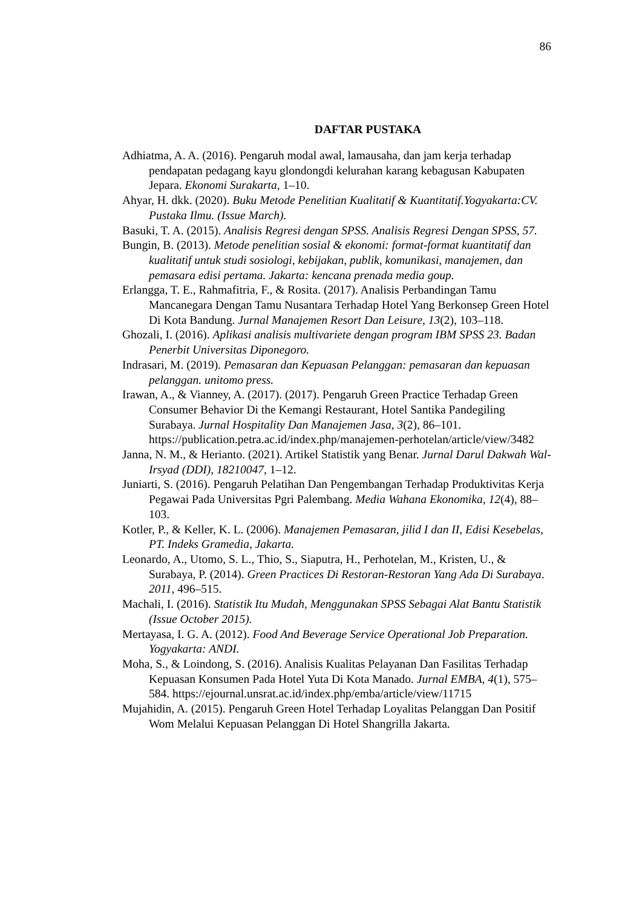86
DAFTAR PUSTAKA
Adhiatma, A. A. (2016). Pengaruh modal awal, lamausaha, dan jam kerja terhadap pendapatan pedagang kayu glondongdi kelurahan karang kebagusan Kabupaten Jepara. Ekonomi Surakarta, 1–10.
Ahyar, H. dkk. (2020). Buku Metode Penelitian Kualitatif & Kuantitatif.Yogyakarta:CV. Pustaka Ilmu. (Issue March).
Basuki, T. A. (2015). Analisis Regresi dengan SPSS. Analisis Regresi Dengan SPSS, 57.
Bungin, B. (2013). Metode penelitian sosial & ekonomi: format-format kuantitatif dan kualitatif untuk studi sosiologi, kebijakan, publik, komunikasi, manajemen, dan pemasara edisi pertama. Jakarta: kencana prenada media goup.
Erlangga, T. E., Rahmafitria, F., & Rosita. (2017). Analisis Perbandingan Tamu Mancanegara Dengan Tamu Nusantara Terhadap Hotel Yang Berkonsep Green Hotel Di Kota Bandung. Jurnal Manajemen Resort Dan Leisure, 13(2), 103–118.
Ghozali, I. (2016). Aplikasi analisis multivariete dengan program IBM SPSS 23. Badan Penerbit Universitas Diponegoro.
Indrasari, M. (2019). Pemasaran dan Kepuasan Pelanggan: pemasaran dan kepuasan pelanggan. unitomo press.
Irawan, A., & Vianney, A. (2017). (2017). Pengaruh Green Practice Terhadap Green Consumer Behavior Di the Kemangi Restaurant, Hotel Santika Pandegiling Surabaya. Jurnal Hospitality Dan Manajemen Jasa, 3(2), 86–101. https://publication.petra.ac.id/index.php/manajemen-perhotelan/article/view/3482
Janna, N. M., & Herianto. (2021). Artikel Statistik yang Benar. Jurnal Darul Dakwah Wal-Irsyad (DDI), 18210047, 1–12.
Juniarti, S. (2016). Pengaruh Pelatihan Dan Pengembangan Terhadap Produktivitas Kerja Pegawai Pada Universitas Pgri Palembang. Media Wahana Ekonomika, 12(4), 88–103.
Kotler, P., & Keller, K. L. (2006). Manajemen Pemasaran, jilid I dan II, Edisi Kesebelas, PT. Indeks Gramedia, Jakarta.
Leonardo, A., Utomo, S. L., Thio, S., Siaputra, H., Perhotelan, M., Kristen, U., & Surabaya, P. (2014). Green Practices Di Restoran-Restoran Yang Ada Di Surabaya. 2011, 496–515.
Machali, I. (2016). Statistik Itu Mudah, Menggunakan SPSS Sebagai Alat Bantu Statistik (Issue October 2015).
Mertayasa, I. G. A. (2012). Food And Beverage Service Operational Job Preparation. Yogyakarta: ANDI.
Moha, S., & Loindong, S. (2016). Analisis Kualitas Pelayanan Dan Fasilitas Terhadap Kepuasan Konsumen Pada Hotel Yuta Di Kota Manado. Jurnal EMBA, 4(1), 575–584. https://ejournal.unsrat.ac.id/index.php/emba/article/view/11715
Mujahidin, A. (2015). Pengaruh Green Hotel Terhadap Loyalitas Pelanggan Dan Positif Wom Melalui Kepuasan Pelanggan Di Hotel Shangrilla Jakarta.